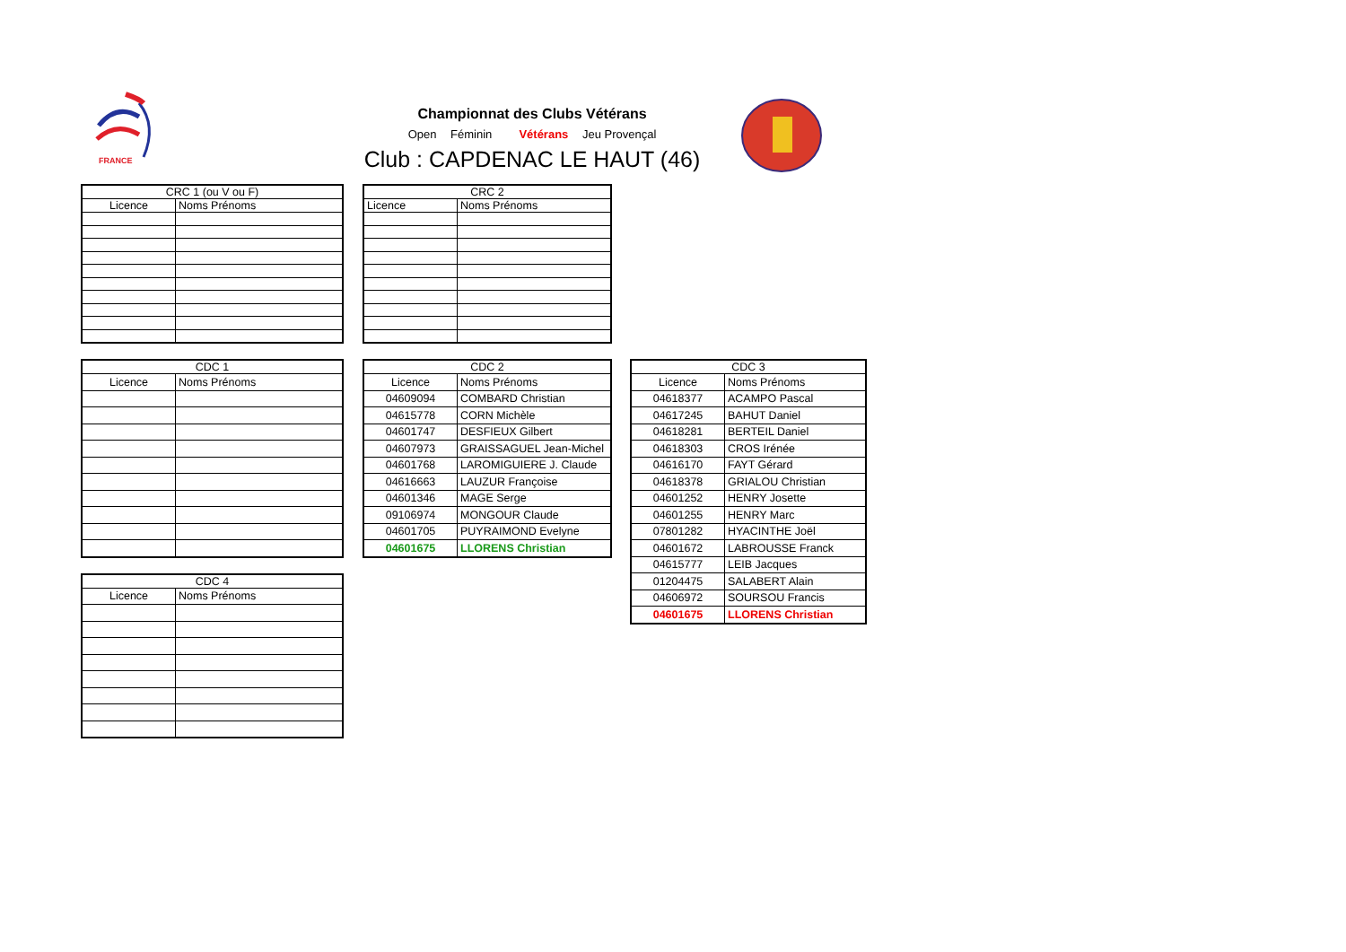FRANCE
Championnat des Clubs Vétérans
Open Féminin Vétérans Jeu Provençal
Club : CAPDENAC LE HAUT (46)
| CRC 1 (ou V ou F) | |
| --- | --- |
| Licence | Noms Prénoms |
| CRC 2 | |
| --- | --- |
| Licence | Noms Prénoms |
| CDC 1 | |
| --- | --- |
| Licence | Noms Prénoms |
| CDC 4 | |
| --- | --- |
| Licence | Noms Prénoms |
| CDC 2 | |
| --- | --- |
| Licence | Noms Prénoms |
| 04609094 | COMBARD Christian |
| 04615778 | CORN Michèle |
| 04601747 | DESFIEUX Gilbert |
| 04607973 | GRAISSAGUEL Jean-Michel |
| 04601768 | LAROMIGUIERE J. Claude |
| 04616663 | LAUZUR Françoise |
| 04601346 | MAGE Serge |
| 09106974 | MONGOUR Claude |
| 04601705 | PUYRAIMOND Evelyne |
| 04601675 | LLORENS Christian |
| CDC 3 | |
| --- | --- |
| Licence | Noms Prénoms |
| 04618377 | ACAMPO Pascal |
| 04617245 | BAHUT Daniel |
| 04618281 | BERTEIL Daniel |
| 04618303 | CROS Irénée |
| 04616170 | FAYT Gérard |
| 04618378 | GRIALOU Christian |
| 04601252 | HENRY Josette |
| 04601255 | HENRY Marc |
| 07801282 | HYACINTHE Joël |
| 04601672 | LABROUSSE Franck |
| 04615777 | LEIB Jacques |
| 01204475 | SALABERT Alain |
| 04606972 | SOURSOU Francis |
| 04601675 | LLORENS Christian |